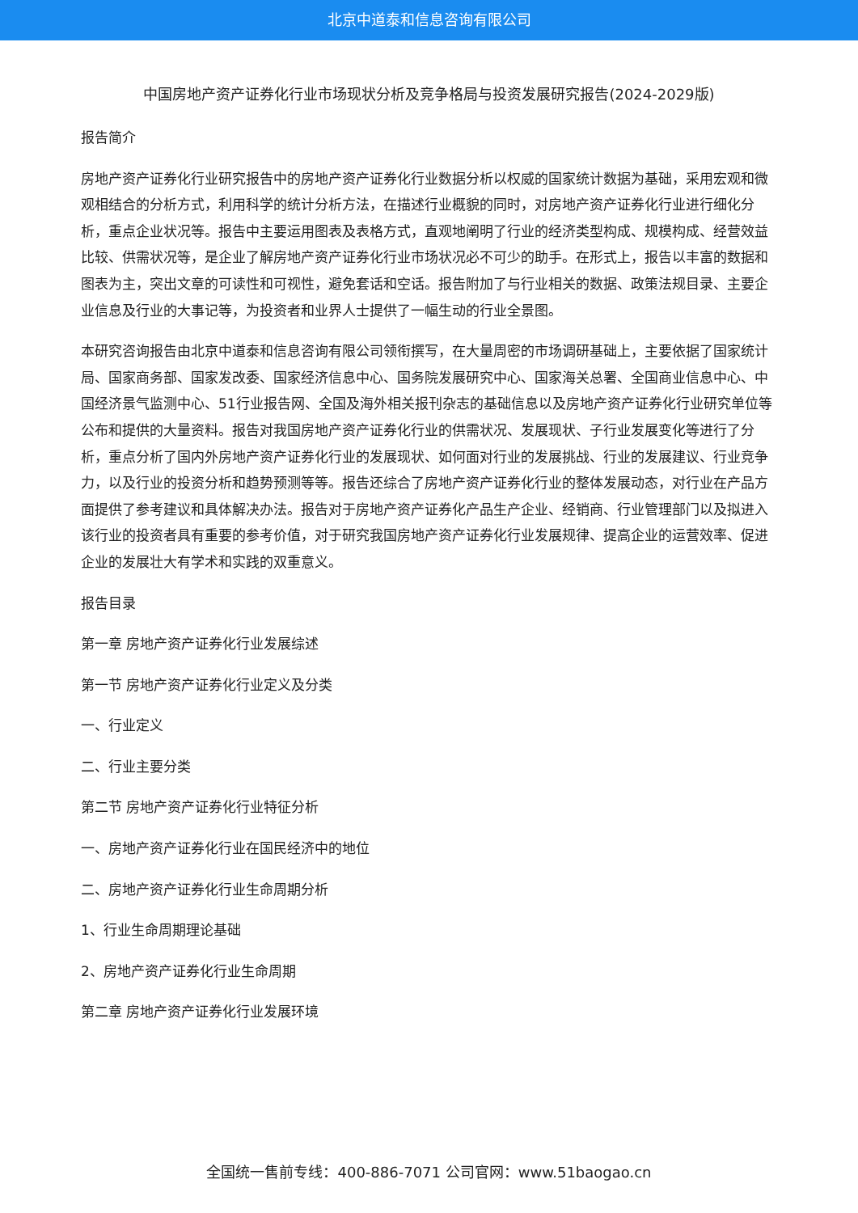北京中道泰和信息咨询有限公司
中国房地产资产证券化行业市场现状分析及竞争格局与投资发展研究报告(2024-2029版)
报告简介
房地产资产证券化行业研究报告中的房地产资产证券化行业数据分析以权威的国家统计数据为基础，采用宏观和微观相结合的分析方式，利用科学的统计分析方法，在描述行业概貌的同时，对房地产资产证券化行业进行细化分析，重点企业状况等。报告中主要运用图表及表格方式，直观地阐明了行业的经济类型构成、规模构成、经营效益比较、供需状况等，是企业了解房地产资产证券化行业市场状况必不可少的助手。在形式上，报告以丰富的数据和图表为主，突出文章的可读性和可视性，避免套话和空话。报告附加了与行业相关的数据、政策法规目录、主要企业信息及行业的大事记等，为投资者和业界人士提供了一幅生动的行业全景图。
本研究咨询报告由北京中道泰和信息咨询有限公司领衔撰写，在大量周密的市场调研基础上，主要依据了国家统计局、国家商务部、国家发改委、国家经济信息中心、国务院发展研究中心、国家海关总署、全国商业信息中心、中国经济景气监测中心、51行业报告网、全国及海外相关报刊杂志的基础信息以及房地产资产证券化行业研究单位等公布和提供的大量资料。报告对我国房地产资产证券化行业的供需状况、发展现状、子行业发展变化等进行了分析，重点分析了国内外房地产资产证券化行业的发展现状、如何面对行业的发展挑战、行业的发展建议、行业竞争力，以及行业的投资分析和趋势预测等等。报告还综合了房地产资产证券化行业的整体发展动态，对行业在产品方面提供了参考建议和具体解决办法。报告对于房地产资产证券化产品生产企业、经销商、行业管理部门以及拟进入该行业的投资者具有重要的参考价值，对于研究我国房地产资产证券化行业发展规律、提高企业的运营效率、促进企业的发展壮大有学术和实践的双重意义。
报告目录
第一章 房地产资产证券化行业发展综述
第一节 房地产资产证券化行业定义及分类
一、行业定义
二、行业主要分类
第二节 房地产资产证券化行业特征分析
一、房地产资产证券化行业在国民经济中的地位
二、房地产资产证券化行业生命周期分析
1、行业生命周期理论基础
2、房地产资产证券化行业生命周期
第二章 房地产资产证券化行业发展环境
全国统一售前专线：400-886-7071 公司官网：www.51baogao.cn